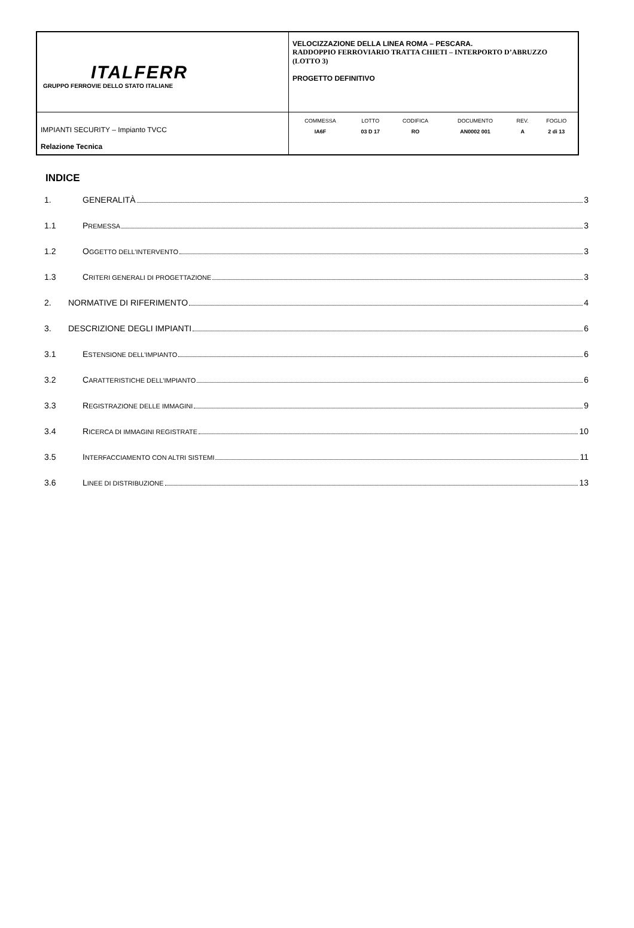| ITALFERR GRUPPO FERROVIE DELLO STATO ITALIANE | VELOCIZZAZIONE DELLA LINEA ROMA – PESCARA. RADDOPPIO FERROVIARIO TRATTA CHIETI – INTERPORTO D’ABRUZZO (LOTTO 3) PROGETTO DEFINITIVO |
| IMPIANTI SECURITY – Impianto TVCC Relazione Tecnica | / COMMESSA / LOTTO / CODIFICA / DOCUMENTO / REV. / FOGLIO / / IA6F / 03 D 17 / RO / AN0002 001 / A / 2 di 13 / |
INDICE
1. GENERALITÀ 3
1.1 PREMESSA 3
1.2 OGGETTO DELL’INTERVENTO 3
1.3 CRITERI GENERALI DI PROGETTAZIONE 3
2. NORMATIVE DI RIFERIMENTO 4
3. DESCRIZIONE DEGLI IMPIANTI 6
3.1 ESTENSIONE DELL’IMPIANTO 6
3.2 CARATTERISTICHE DELL’IMPIANTO 6
3.3 REGISTRAZIONE DELLE IMMAGINI 9
3.4 RICERCA DI IMMAGINI REGISTRATE 10
3.5 INTERFACCIAMENTO CON ALTRI SISTEMI 11
3.6 LINEE DI DISTRIBUZIONE 13